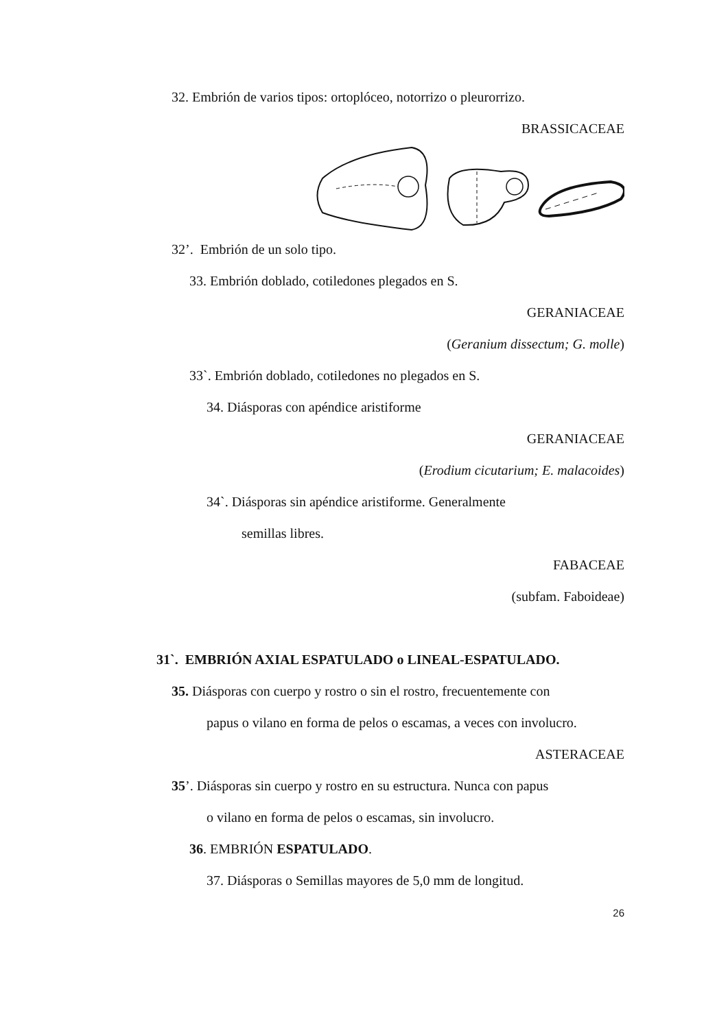32. Embrión de varios tipos: ortoplóceo, notorrizo o pleurorrizo.
BRASSICACEAE
32’. Embrión de un solo tipo.
33. Embrión doblado, cotiledones plegados en S.
GERANIACEAE
(Geranium dissectum; G. molle)
33`. Embrión doblado, cotiledones no plegados en S.
34. Diásporas con apéndice aristiforme
GERANIACEAE
(Erodium cicutarium; E. malacoides)
34`. Diásporas sin apéndice aristiforme. Generalmente
semillas libres.
FABACEAE
(subfam. Faboideae)
31`. EMBRIÓN AXIAL ESPATULADO o LINEAL-ESPATULADO.
35. Diásporas con cuerpo y rostro o sin el rostro, frecuentemente con
papus o vilano en forma de pelos o escamas, a veces con involucro.
ASTERACEAE
35’. Diásporas sin cuerpo y rostro en su estructura. Nunca con papus
o vilano en forma de pelos o escamas, sin involucro.
36. EMBRIÓN ESPATULADO.
37. Diásporas o Semillas mayores de 5,0 mm de longitud.
26